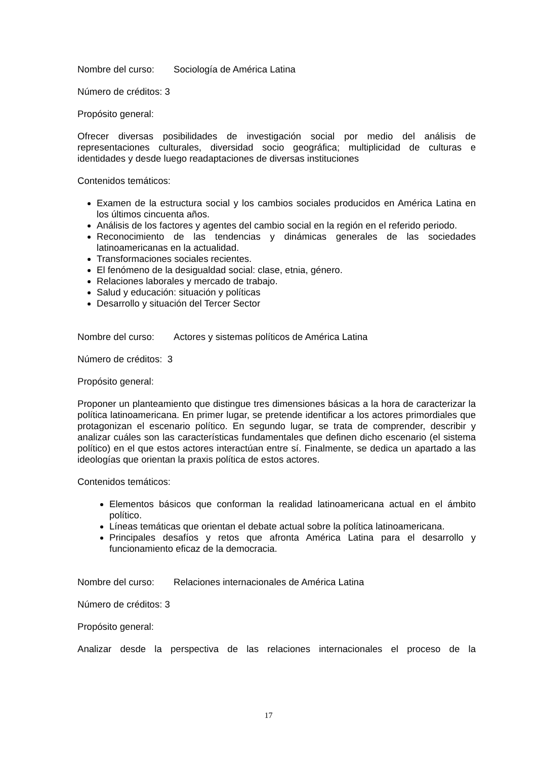Nombre del curso: Sociología de América Latina
Número de créditos: 3
Propósito general:
Ofrecer diversas posibilidades de investigación social por medio del análisis de representaciones culturales, diversidad socio geográfica; multiplicidad de culturas e identidades y desde luego readaptaciones de diversas instituciones
Contenidos temáticos:
Examen de la estructura social y los cambios sociales producidos en América Latina en los últimos cincuenta años.
Análisis de los factores y agentes del cambio social en la región en el referido periodo.
Reconocimiento de las tendencias y dinámicas generales de las sociedades latinoamericanas en la actualidad.
Transformaciones sociales recientes.
El fenómeno de la desigualdad social: clase, etnia, género.
Relaciones laborales y mercado de trabajo.
Salud y educación: situación y políticas
Desarrollo y situación del Tercer Sector
Nombre del curso: Actores y sistemas políticos de América Latina
Número de créditos: 3
Propósito general:
Proponer un planteamiento que distingue tres dimensiones básicas a la hora de caracterizar la política latinoamericana. En primer lugar, se pretende identificar a los actores primordiales que protagonizan el escenario político. En segundo lugar, se trata de comprender, describir y analizar cuáles son las características fundamentales que definen dicho escenario (el sistema político) en el que estos actores interactúan entre sí. Finalmente, se dedica un apartado a las ideologías que orientan la praxis política de estos actores.
Contenidos temáticos:
Elementos básicos que conforman la realidad latinoamericana actual en el ámbito político.
Líneas temáticas que orientan el debate actual sobre la política latinoamericana.
Principales desafíos y retos que afronta América Latina para el desarrollo y funcionamiento eficaz de la democracia.
Nombre del curso: Relaciones internacionales de América Latina
Número de créditos: 3
Propósito general:
Analizar desde la perspectiva de las relaciones internacionales el proceso de la
17